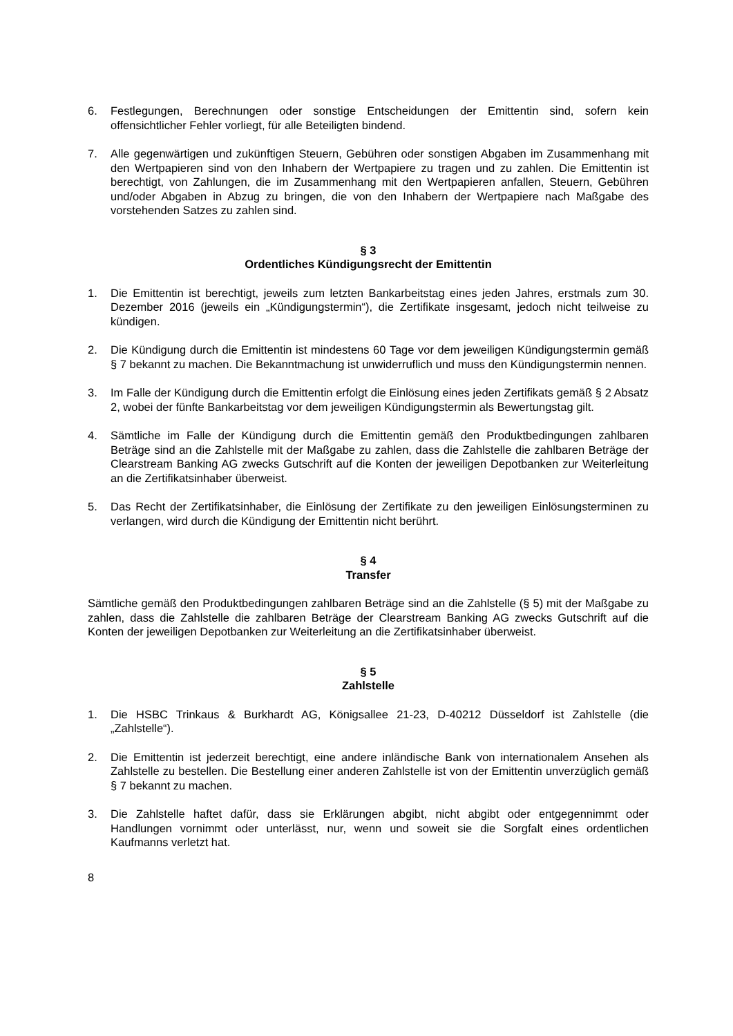6. Festlegungen, Berechnungen oder sonstige Entscheidungen der Emittentin sind, sofern kein offensichtlicher Fehler vorliegt, für alle Beteiligten bindend.
7. Alle gegenwärtigen und zukünftigen Steuern, Gebühren oder sonstigen Abgaben im Zusammenhang mit den Wertpapieren sind von den Inhabern der Wertpapiere zu tragen und zu zahlen. Die Emittentin ist berechtigt, von Zahlungen, die im Zusammenhang mit den Wertpapieren anfallen, Steuern, Gebühren und/oder Abgaben in Abzug zu bringen, die von den Inhabern der Wertpapiere nach Maßgabe des vorstehenden Satzes zu zahlen sind.
§ 3
Ordentliches Kündigungsrecht der Emittentin
1. Die Emittentin ist berechtigt, jeweils zum letzten Bankarbeitstag eines jeden Jahres, erstmals zum 30. Dezember 2016 (jeweils ein „Kündigungstermin“), die Zertifikate insgesamt, jedoch nicht teilweise zu kündigen.
2. Die Kündigung durch die Emittentin ist mindestens 60 Tage vor dem jeweiligen Kündigungstermin gemäß § 7 bekannt zu machen. Die Bekanntmachung ist unwiderruflich und muss den Kündigungstermin nennen.
3. Im Falle der Kündigung durch die Emittentin erfolgt die Einlösung eines jeden Zertifikats gemäß § 2 Absatz 2, wobei der fünfte Bankarbeitstag vor dem jeweiligen Kündigungstermin als Bewertungstag gilt.
4. Sämtliche im Falle der Kündigung durch die Emittentin gemäß den Produktbedingungen zahlbaren Beträge sind an die Zahlstelle mit der Maßgabe zu zahlen, dass die Zahlstelle die zahlbaren Beträge der Clearstream Banking AG zwecks Gutschrift auf die Konten der jeweiligen Depotbanken zur Weiterleitung an die Zertifikatsinhaber überweist.
5. Das Recht der Zertifikatsinhaber, die Einlösung der Zertifikate zu den jeweiligen Einlösungsterminen zu verlangen, wird durch die Kündigung der Emittentin nicht berührt.
§ 4
Transfer
Sämtliche gemäß den Produktbedingungen zahlbaren Beträge sind an die Zahlstelle (§ 5) mit der Maßgabe zu zahlen, dass die Zahlstelle die zahlbaren Beträge der Clearstream Banking AG zwecks Gutschrift auf die Konten der jeweiligen Depotbanken zur Weiterleitung an die Zertifikatsinhaber überweist.
§ 5
Zahlstelle
1. Die HSBC Trinkaus & Burkhardt AG, Königsallee 21-23, D-40212 Düsseldorf ist Zahlstelle (die „Zahlstelle“).
2. Die Emittentin ist jederzeit berechtigt, eine andere inländische Bank von internationalem Ansehen als Zahlstelle zu bestellen. Die Bestellung einer anderen Zahlstelle ist von der Emittentin unverzüglich gemäß § 7 bekannt zu machen.
3. Die Zahlstelle haftet dafür, dass sie Erklärungen abgibt, nicht abgibt oder entgegennimmt oder Handlungen vornimmt oder unterlässt, nur, wenn und soweit sie die Sorgfalt eines ordentlichen Kaufmanns verletzt hat.
8